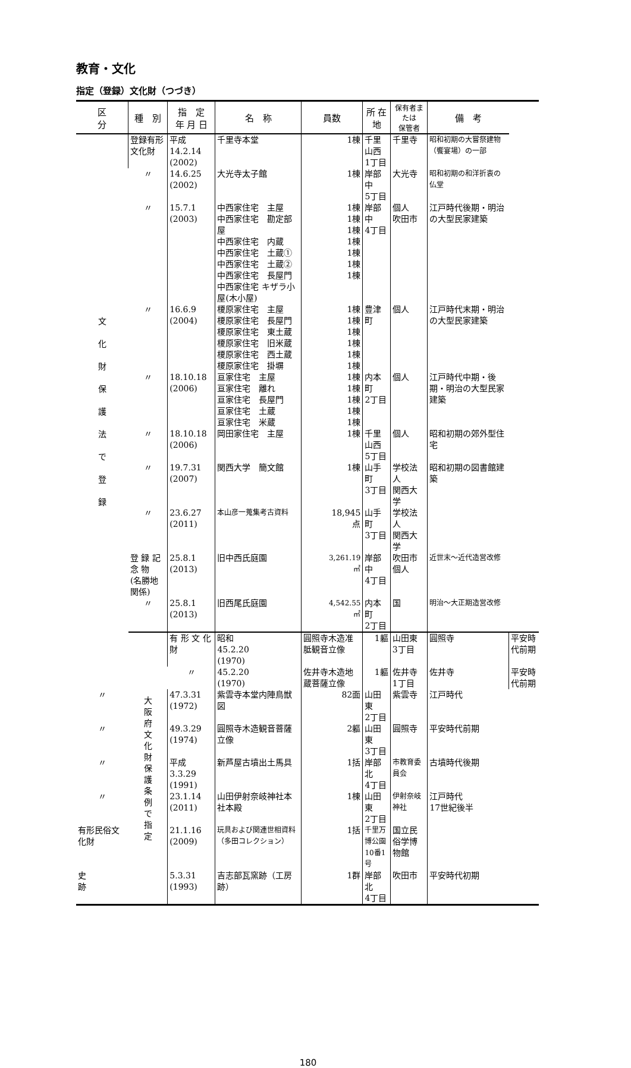教育・文化
指定（登録）文化財（つづき）
| 区 分 | 種 別 | 指 定 年 月 日 | 名 称 | 員数 | 所 在 地 | 保有者または 保管者 | 備 考 | |
| --- | --- | --- | --- | --- | --- | --- | --- | --- |
| 文 化 財 保 護 法 で 登 録 | 登録有形文化財 | 平成 14.2.14 (2002) | 千里寺本堂 | 1棟 | 千里山西 1丁目 | 千里寺 | 昭和初期の大嘗祭建物（饗宴場）の一部 | |
| | 〃 | 14.6.25 (2002) | 大光寺太子館 | 1棟 | 岸部中 5丁目 | 大光寺 | 昭和初期の和洋折衷の仏堂 | |
| | 〃 | 15.7.1 (2003) | 中西家住宅 主屋 中西家住宅 勘定部屋 中西家住宅 内蔵 中西家住宅 土蔵① 中西家住宅 土蔵② 中西家住宅 長屋門 中西家住宅 キザラ小屋(木小屋) | 1棟 1棟 1棟 1棟 1棟 1棟 1棟 | 岸部中 4丁目 | 個人 吹田市 | 江戸時代後期・明治の大型民家建築 | |
| | 〃 | 16.6.9 (2004) | 榎原家住宅 主屋 榎原家住宅 長屋門 榎原家住宅 東土蔵 榎原家住宅 旧米蔵 榎原家住宅 西土蔵 榎原家住宅 掛塀 | 1棟 1棟 1棟 1棟 1棟 1棟 | 豊津町 | 個人 | 江戸時代末期・明治の大型民家建築 | |
| | 〃 | 18.10.18 (2006) | 亘家住宅 主屋 亘家住宅 離れ 亘家住宅 長屋門 亘家住宅 土蔵 亘家住宅 米蔵 | 1棟 1棟 1棟 1棟 1棟 | 内本町 2丁目 | 個人 | 江戸時代中期・後期・明治の大型民家建築 | |
| | 〃 | 18.10.18 (2006) | 岡田家住宅 主屋 | 1棟 | 千里山西 5丁目 | 個人 | 昭和初期の郊外型住宅 | |
| | 〃 | 19.7.31 (2007) | 関西大学 簡文館 | 1棟 | 山手町 3丁目 | 学校法人 関西大学 | 昭和初期の図書館建築 | |
| | 〃 | 23.6.27 (2011) | 本山彦一蒐集考古資料 | 18,945 点 | 山手町 3丁目 | 学校法人 関西大学 | | |
| | 登 録 記 念 物 (名勝地関係) | 25.8.1 (2013) | 旧中西氏庭園 | 3,261.19 ㎡ | 岸部中 4丁目 | 吹田市 個人 | 近世末～近代造営改修 | |
| | 〃 | 25.8.1 (2013) | 旧西尾氏庭園 | 4,542.55 ㎡ | 内本町 2丁目 | 国 | 明治～大正期造営改修 | |
| | 大 阪 府 文 化 財 保 護 条 例 で 指 定 | 有 形 文 化 財 | 昭和 45.2.20 (1970) | 圓照寺木造准胝観音立像 | 1軀 | 山田東 3丁目 | 圓照寺 | 平安時代前期 |
| | | 〃 | 45.2.20 (1970) | 佐井寺木造地蔵菩薩立像 | 1軀 | 佐井寺 1丁目 | 佐井寺 | 平安時代前期 |
| 〃 | | 47.3.31 (1972) | 紫雲寺本堂内陣鳥獣図 | 82面 | 山田東 2丁目 | 紫雲寺 | 江戸時代 | |
| 〃 | | 49.3.29 (1974) | 圓照寺木造観音菩薩立像 | 2軀 | 山田東 3丁目 | 圓照寺 | 平安時代前期 | |
| 〃 | | 平成 3.3.29 (1991) | 新芦屋古墳出土馬具 | 1括 | 岸部北 4丁目 | 市教育委員会 | 古墳時代後期 | |
| 〃 | | 23.1.14 (2011) | 山田伊射奈岐神社本社本殿 | 1棟 | 山田東 2丁目 | 伊射奈岐神社 | 江戸時代 17世紀後半 | |
| 有形民俗文化財 | | 21.1.16 (2009) | 玩具および関連世相資料（多田コレクション） | 1括 | 千里万博公園 10番1号 | 国立民俗学博物館 | | |
| 史 跡 | | 5.3.31 (1993) | 吉志部瓦窯跡（工房跡） | 1群 | 岸部北 4丁目 | 吹田市 | 平安時代初期 | |
180